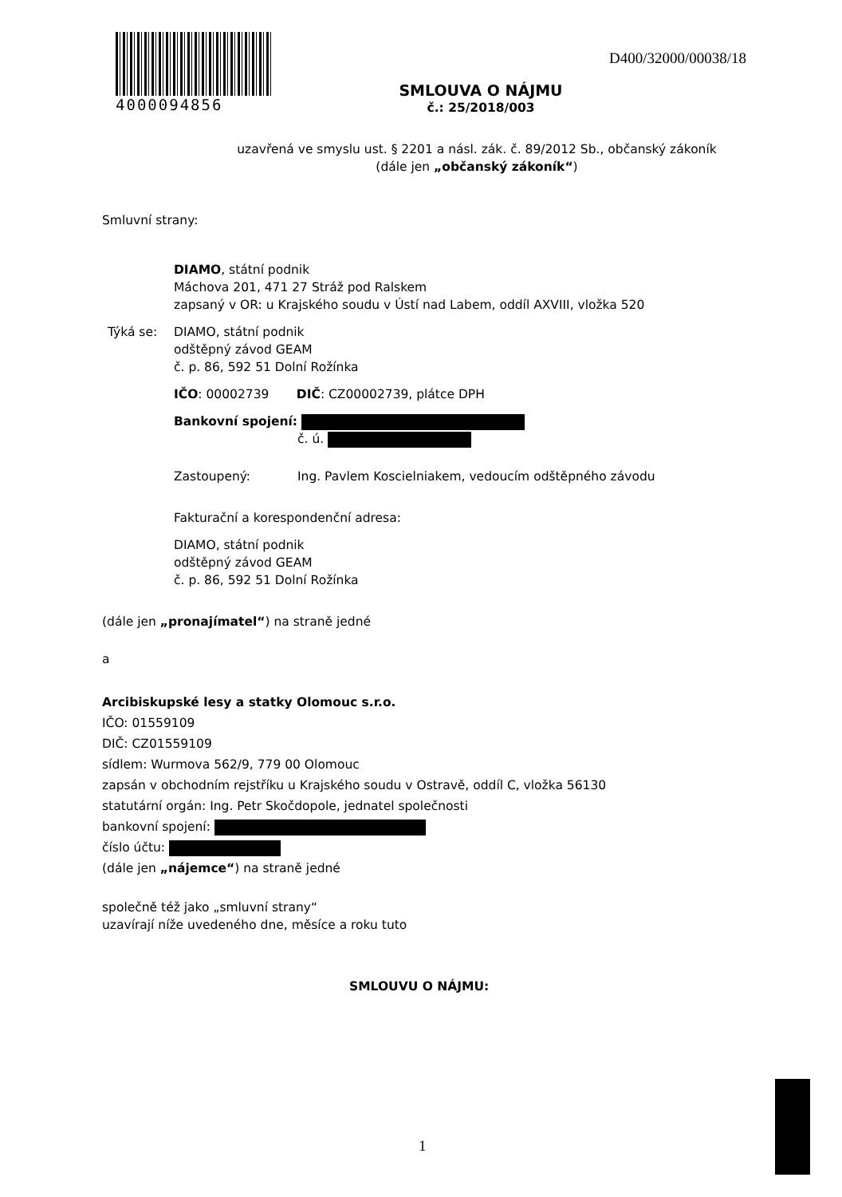4000094856
D400/32000/00038/18
SMLOUVA O NÁJMU
č.: 25/2018/003
uzavřená ve smyslu ust. § 2201 a násl. zák. č. 89/2012 Sb., občanský zákoník
(dále jen „občanský zákoník“)
Smluvní strany:
DIAMO, státní podnik
Máchova 201, 471 27 Stráž pod Ralskem
zapsaný v OR: u Krajského soudu v Ústí nad Labem, oddíl AXVIII, vložka 520
Týká se: DIAMO, státní podnik
odštěpný závod GEAM
č. p. 86, 592 51 Dolní Rožínka
IČO: 00002739 DIČ: CZ00002739, plátce DPH
Bankovní spojení:
č. ú.
Zastoupený: Ing. Pavlem Koscielniakem, vedoucím odštěpného závodu
Fakturační a korespondenční adresa:
DIAMO, státní podnik
odštěpný závod GEAM
č. p. 86, 592 51 Dolní Rožínka
(dále jen „pronajímatel“) na straně jedné
a
Arcibiskupské lesy a statky Olomouc s.r.o.
IČO: 01559109
DIČ: CZ01559109
sídlem: Wurmova 562/9, 779 00 Olomouc
zapsán v obchodním rejstříku u Krajského soudu v Ostravě, oddíl C, vložka 56130
statutární orgán: Ing. Petr Skočdopole, jednatel společnosti
bankovní spojení:
číslo účtu:
(dále jen „nájemce“) na straně jedné
společně též jako „smluvní strany“
uzavírají níže uvedeného dne, měsíce a roku tuto
SMLOUVU O NÁJMU:
1